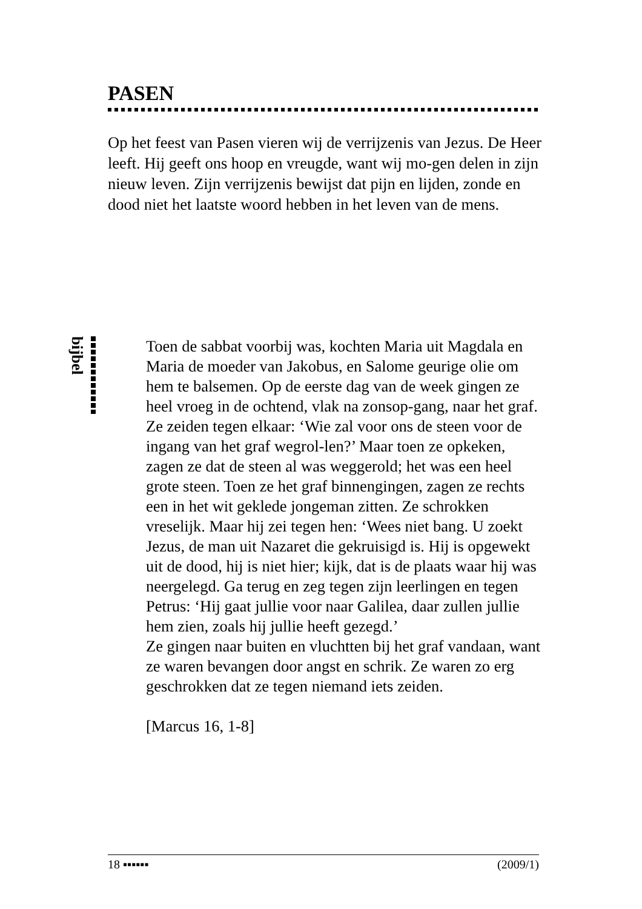PASEN
Op het feest van Pasen vieren wij de verrijzenis van Jezus. De Heer leeft. Hij geeft ons hoop en vreugde, want wij mo-gen delen in zijn nieuw leven. Zijn verrijzenis bewijst dat pijn en lijden, zonde en dood niet het laatste woord hebben in het leven van de mens.
bijbel
Toen de sabbat voorbij was, kochten Maria uit Magdala en Maria de moeder van Jakobus, en Salome geurige olie om hem te balsemen. Op de eerste dag van de week gingen ze heel vroeg in de ochtend, vlak na zonsop-gang, naar het graf. Ze zeiden tegen elkaar: ‘Wie zal voor ons de steen voor de ingang van het graf wegrol-len?’ Maar toen ze opkeken, zagen ze dat de steen al was weggerold; het was een heel grote steen. Toen ze het graf binnengingen, zagen ze rechts een in het wit geklede jongeman zitten. Ze schrokken vreselijk. Maar hij zei tegen hen: ‘Wees niet bang. U zoekt Jezus, de man uit Nazaret die gekruisigd is. Hij is opgewekt uit de dood, hij is niet hier; kijk, dat is de plaats waar hij was neergelegd. Ga terug en zeg tegen zijn leerlingen en tegen Petrus: ‘Hij gaat jullie voor naar Galilea, daar zullen jullie hem zien, zoals hij jullie heeft gezegd.’
Ze gingen naar buiten en vluchtten bij het graf vandaan, want ze waren bevangen door angst en schrik. Ze waren zo erg geschrokken dat ze tegen niemand iets zeiden.
[Marcus 16, 1-8]
18 ▪▪▪▪▪▪ (2009/1)